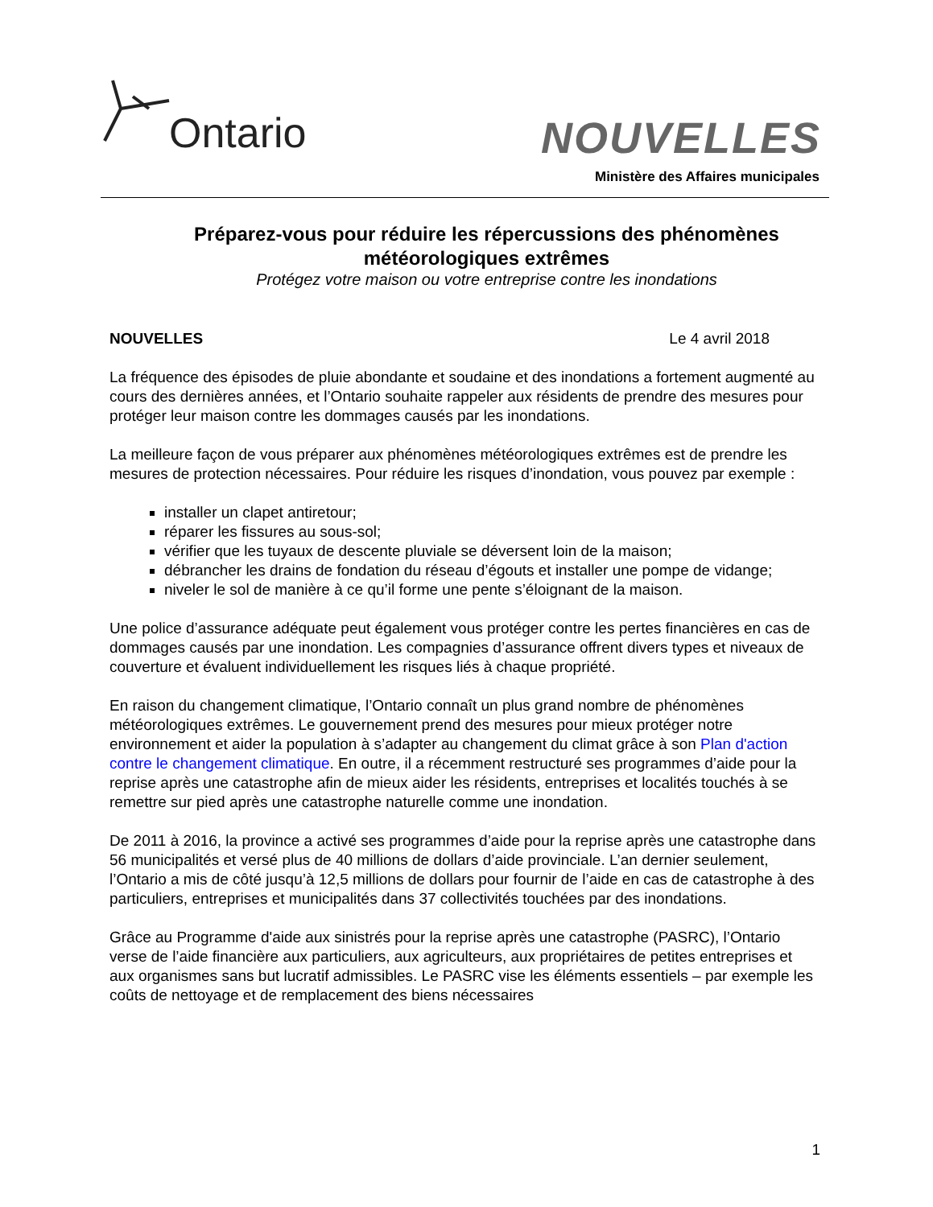Ontario NOUVELLES
Ministère des Affaires municipales
Préparez-vous pour réduire les répercussions des phénomènes météorologiques extrêmes
Protégez votre maison ou votre entreprise contre les inondations
NOUVELLES Le 4 avril 2018
La fréquence des épisodes de pluie abondante et soudaine et des inondations a fortement augmenté au cours des dernières années, et l’Ontario souhaite rappeler aux résidents de prendre des mesures pour protéger leur maison contre les dommages causés par les inondations.
La meilleure façon de vous préparer aux phénomènes météorologiques extrêmes est de prendre les mesures de protection nécessaires. Pour réduire les risques d’inondation, vous pouvez par exemple :
installer un clapet antiretour;
réparer les fissures au sous-sol;
vérifier que les tuyaux de descente pluviale se déversent loin de la maison;
débrancher les drains de fondation du réseau d’égouts et installer une pompe de vidange;
niveler le sol de manière à ce qu’il forme une pente s’éloignant de la maison.
Une police d’assurance adéquate peut également vous protéger contre les pertes financières en cas de dommages causés par une inondation. Les compagnies d’assurance offrent divers types et niveaux de couverture et évaluent individuellement les risques liés à chaque propriété.
En raison du changement climatique, l’Ontario connaît un plus grand nombre de phénomènes météorologiques extrêmes. Le gouvernement prend des mesures pour mieux protéger notre environnement et aider la population à s’adapter au changement du climat grâce à son Plan d'action contre le changement climatique. En outre, il a récemment restructuré ses programmes d’aide pour la reprise après une catastrophe afin de mieux aider les résidents, entreprises et localités touchés à se remettre sur pied après une catastrophe naturelle comme une inondation.
De 2011 à 2016, la province a activé ses programmes d’aide pour la reprise après une catastrophe dans 56 municipalités et versé plus de 40 millions de dollars d’aide provinciale. L’an dernier seulement, l’Ontario a mis de côté jusqu’à 12,5 millions de dollars pour fournir de l’aide en cas de catastrophe à des particuliers, entreprises et municipalités dans 37 collectivités touchées par des inondations.
Grâce au Programme d'aide aux sinistrés pour la reprise après une catastrophe (PASRC), l’Ontario verse de l’aide financière aux particuliers, aux agriculteurs, aux propriétaires de petites entreprises et aux organismes sans but lucratif admissibles. Le PASRC vise les éléments essentiels – par exemple les coûts de nettoyage et de remplacement des biens nécessaires
1